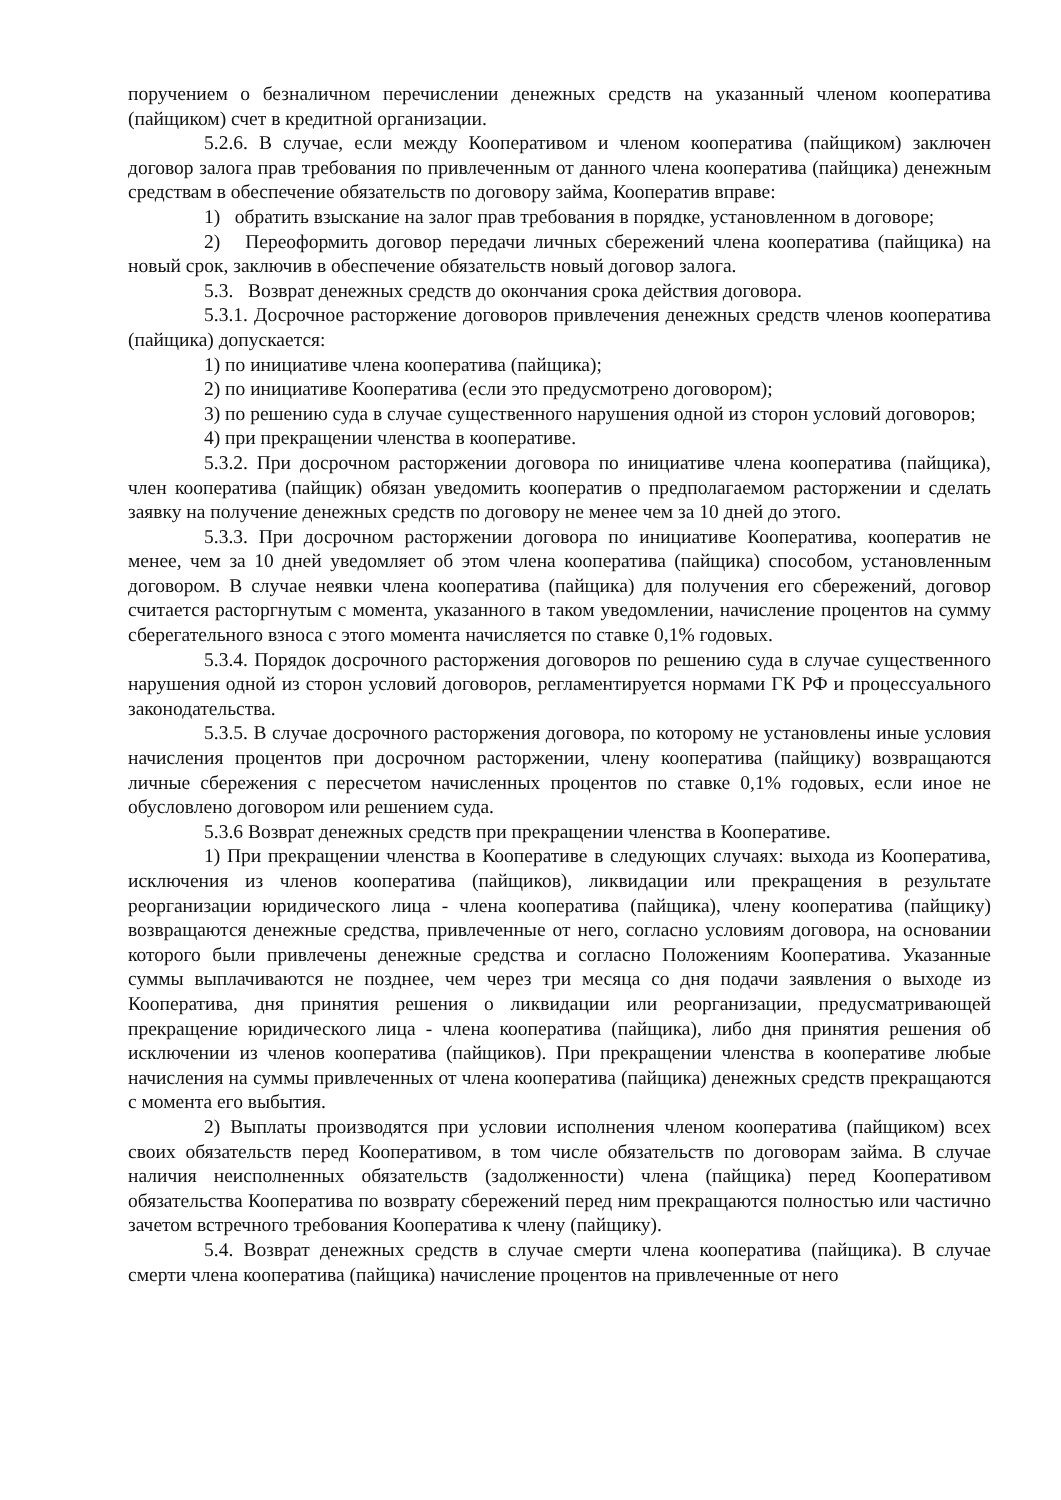поручением о безналичном перечислении денежных средств на указанный членом кооператива (пайщиком) счет в кредитной организации.
5.2.6. В случае, если между Кооперативом и членом кооператива (пайщиком) заключен договор залога прав требования по привлеченным от данного члена кооператива (пайщика) денежным средствам в обеспечение обязательств по договору займа, Кооператив вправе:
1) обратить взыскание на залог прав требования в порядке, установленном в договоре;
2) Переоформить договор передачи личных сбережений члена кооператива (пайщика) на новый срок, заключив в обеспечение обязательств новый договор залога.
5.3. Возврат денежных средств до окончания срока действия договора.
5.3.1. Досрочное расторжение договоров привлечения денежных средств членов кооператива (пайщика) допускается:
1) по инициативе члена кооператива (пайщика);
2) по инициативе Кооператива (если это предусмотрено договором);
3) по решению суда в случае существенного нарушения одной из сторон условий договоров;
4) при прекращении членства в кооперативе.
5.3.2. При досрочном расторжении договора по инициативе члена кооператива (пайщика), член кооператива (пайщик) обязан уведомить кооператив о предполагаемом расторжении и сделать заявку на получение денежных средств по договору не менее чем за 10 дней до этого.
5.3.3. При досрочном расторжении договора по инициативе Кооператива, кооператив не менее, чем за 10 дней уведомляет об этом члена кооператива (пайщика) способом, установленным договором. В случае неявки члена кооператива (пайщика) для получения его сбережений, договор считается расторгнутым с момента, указанного в таком уведомлении, начисление процентов на сумму сберегательного взноса с этого момента начисляется по ставке 0,1% годовых.
5.3.4. Порядок досрочного расторжения договоров по решению суда в случае существенного нарушения одной из сторон условий договоров, регламентируется нормами ГК РФ и процессуального законодательства.
5.3.5. В случае досрочного расторжения договора, по которому не установлены иные условия начисления процентов при досрочном расторжении, члену кооператива (пайщику) возвращаются личные сбережения с пересчетом начисленных процентов по ставке 0,1% годовых, если иное не обусловлено договором или решением суда.
5.3.6 Возврат денежных средств при прекращении членства в Кооперативе.
1) При прекращении членства в Кооперативе в следующих случаях: выхода из Кооператива, исключения из членов кооператива (пайщиков), ликвидации или прекращения в результате реорганизации юридического лица - члена кооператива (пайщика), члену кооператива (пайщику) возвращаются денежные средства, привлеченные от него, согласно условиям договора, на основании которого были привлечены денежные средства и согласно Положениям Кооператива. Указанные суммы выплачиваются не позднее, чем через три месяца со дня подачи заявления о выходе из Кооператива, дня принятия решения о ликвидации или реорганизации, предусматривающей прекращение юридического лица - члена кооператива (пайщика), либо дня принятия решения об исключении из членов кооператива (пайщиков). При прекращении членства в кооперативе любые начисления на суммы привлеченных от члена кооператива (пайщика) денежных средств прекращаются с момента его выбытия.
2) Выплаты производятся при условии исполнения членом кооператива (пайщиком) всех своих обязательств перед Кооперативом, в том числе обязательств по договорам займа. В случае наличия неисполненных обязательств (задолженности) члена (пайщика) перед Кооперативом обязательства Кооператива по возврату сбережений перед ним прекращаются полностью или частично зачетом встречного требования Кооператива к члену (пайщику).
5.4. Возврат денежных средств в случае смерти члена кооператива (пайщика). В случае смерти члена кооператива (пайщика) начисление процентов на привлеченные от него